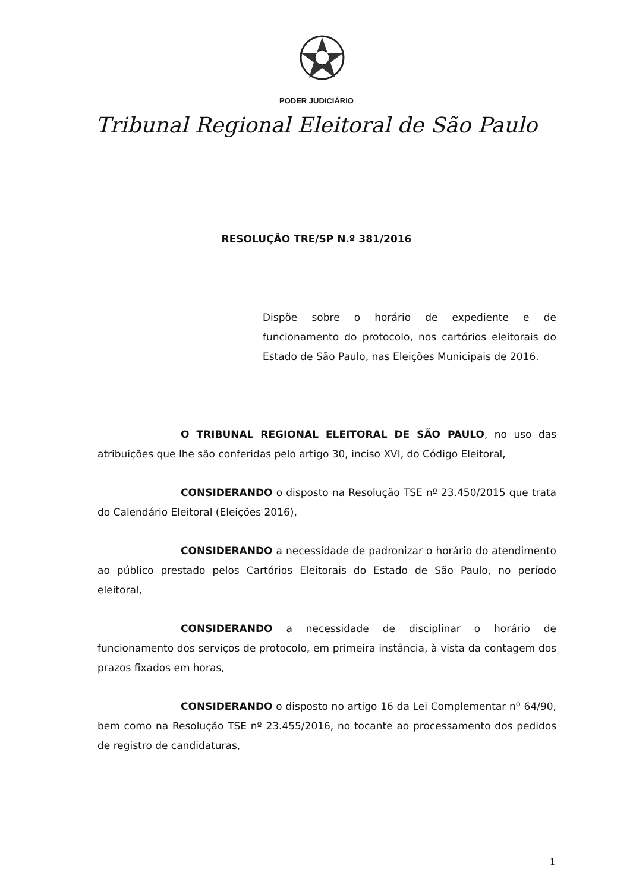PODER JUDICIÁRIO
Tribunal Regional Eleitoral de São Paulo
RESOLUÇÃO TRE/SP N.º 381/2016
Dispõe sobre o horário de expediente e de funcionamento do protocolo, nos cartórios eleitorais do Estado de São Paulo, nas Eleições Municipais de 2016.
O TRIBUNAL REGIONAL ELEITORAL DE SÃO PAULO, no uso das atribuições que lhe são conferidas pelo artigo 30, inciso XVI, do Código Eleitoral,
CONSIDERANDO o disposto na Resolução TSE nº 23.450/2015 que trata do Calendário Eleitoral (Eleições 2016),
CONSIDERANDO a necessidade de padronizar o horário do atendimento ao público prestado pelos Cartórios Eleitorais do Estado de São Paulo, no período eleitoral,
CONSIDERANDO a necessidade de disciplinar o horário de funcionamento dos serviços de protocolo, em primeira instância, à vista da contagem dos prazos fixados em horas,
CONSIDERANDO o disposto no artigo 16 da Lei Complementar nº 64/90, bem como na Resolução TSE nº 23.455/2016, no tocante ao processamento dos pedidos de registro de candidaturas,
1